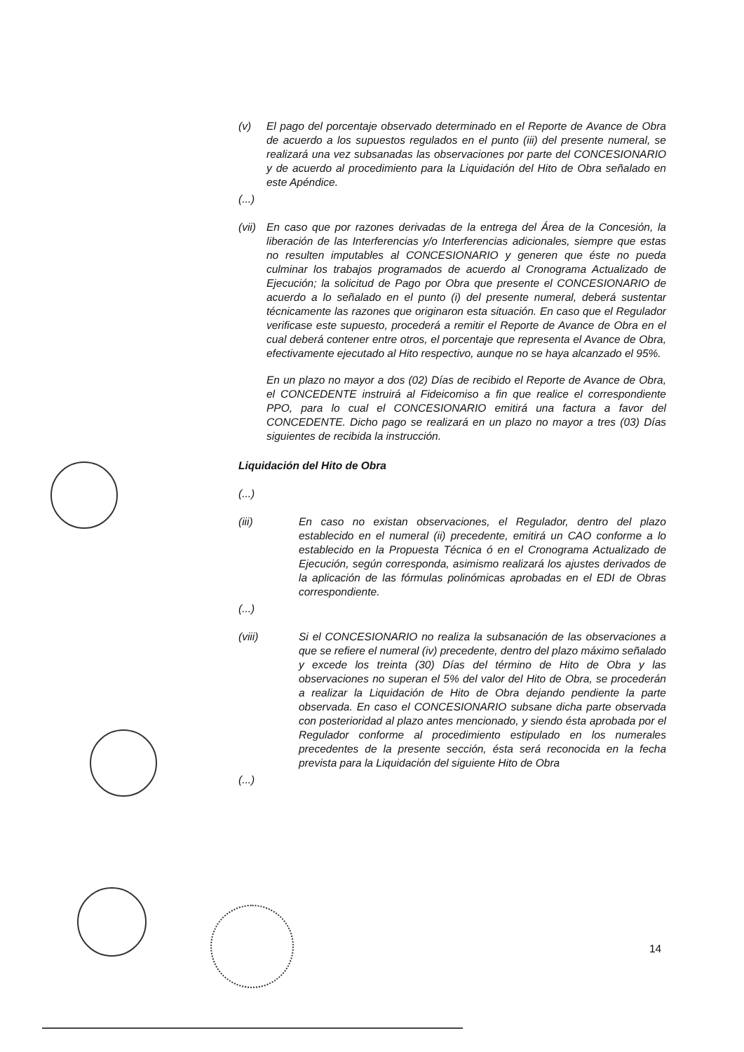(v) El pago del porcentaje observado determinado en el Reporte de Avance de Obra de acuerdo a los supuestos regulados en el punto (iii) del presente numeral, se realizará una vez subsanadas las observaciones por parte del CONCESIONARIO y de acuerdo al procedimiento para la Liquidación del Hito de Obra señalado en este Apéndice.
(...)
(vii)
En caso que por razones derivadas de la entrega del Área de la Concesión, la liberación de las Interferencias y/o Interferencias adicionales, siempre que estas no resulten imputables al CONCESIONARIO y generen que éste no pueda culminar los trabajos programados de acuerdo al Cronograma Actualizado de Ejecución; la solicitud de Pago por Obra que presente el CONCESIONARIO de acuerdo a lo señalado en el punto (i) del presente numeral, deberá sustentar técnicamente las razones que originaron esta situación. En caso que el Regulador verificase este supuesto, procederá a remitir el Reporte de Avance de Obra en el cual deberá contener entre otros, el porcentaje que representa el Avance de Obra, efectivamente ejecutado al Hito respectivo, aunque no se haya alcanzado el 95%.
En un plazo no mayor a dos (02) Días de recibido el Reporte de Avance de Obra, el CONCEDENTE instruirá al Fideicomiso a fin que realice el correspondiente PPO, para lo cual el CONCESIONARIO emitirá una factura a favor del CONCEDENTE. Dicho pago se realizará en un plazo no mayor a tres (03) Días siguientes de recibida la instrucción.
Liquidación del Hito de Obra
(...)
(iii) En caso no existan observaciones, el Regulador, dentro del plazo establecido en el numeral (ii) precedente, emitirá un CAO conforme a lo establecido en la Propuesta Técnica ó en el Cronograma Actualizado de Ejecución, según corresponda, asimismo realizará los ajustes derivados de la aplicación de las fórmulas polinómicas aprobadas en el EDI de Obras correspondiente.
(...)
(viii) Si el CONCESIONARIO no realiza la subsanación de las observaciones a que se refiere el numeral (iv) precedente, dentro del plazo máximo señalado y excede los treinta (30) Días del término de Hito de Obra y las observaciones no superan el 5% del valor del Hito de Obra, se procederán a realizar la Liquidación de Hito de Obra dejando pendiente la parte observada. En caso el CONCESIONARIO subsane dicha parte observada con posterioridad al plazo antes mencionado, y siendo ésta aprobada por el Regulador conforme al procedimiento estipulado en los numerales precedentes de la presente sección, ésta será reconocida en la fecha prevista para la Liquidación del siguiente Hito de Obra
(...)
14